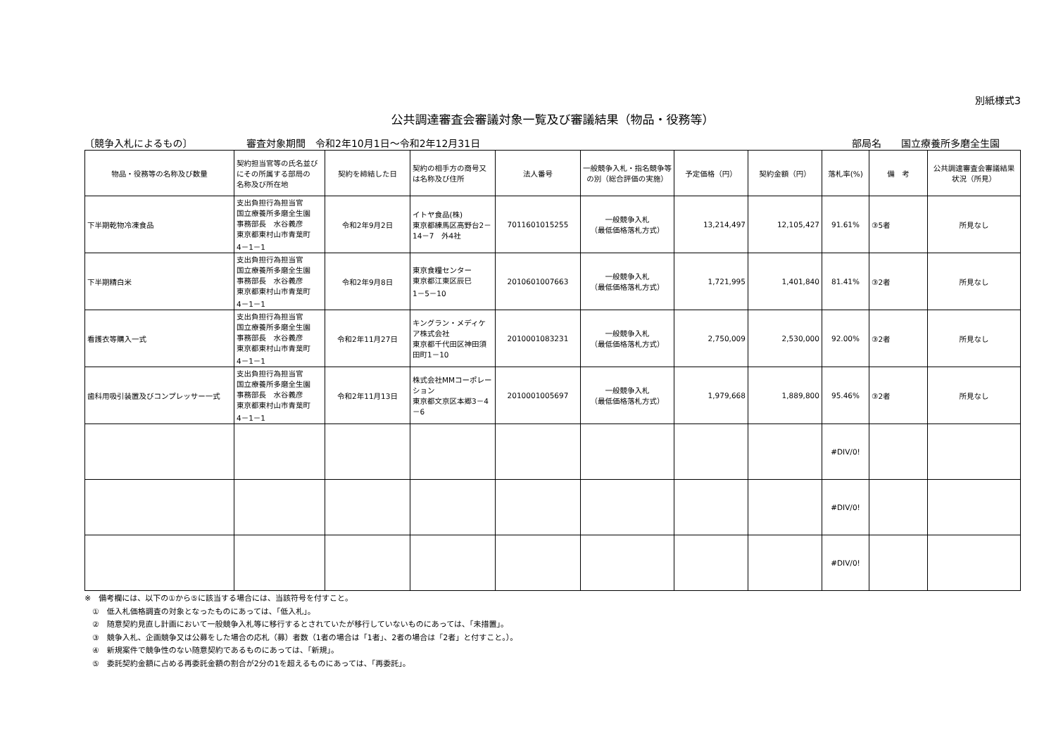別紙様式3
公共調達審査会審議対象一覧及び審議結果（物品・役務等）
〔競争入札によるもの〕 審査対象期間　令和2年10月1日～令和2年12月31日 部局名　　国立療養所多磨全生園
| 物品・役務等の名称及び数量 | 契約担当官等の氏名並びにその所属する部局の 名称及び所在地 | 契約を締結した日 | 契約の相手方の商号又は名称及び住所 | 法人番号 | 一般競争入札・指名競争等の別（総合評価の実施） | 予定価格（円） | 契約金額（円） | 落札率(%) | 備 考 | 公共調達審査会審議結果状況（所見） |
| --- | --- | --- | --- | --- | --- | --- | --- | --- | --- | --- |
| 下半期乾物冷凍食品 | 支出負担行為担当官 国立療養所多磨全生園 事務部長 水谷義彦 東京都東村山市青葉町 4－1－1 | 令和2年9月2日 | イトヤ食品(株) 東京都練馬区高野台2－14－7 外4社 | 7011601015255 | 一般競争入札 （最低価格落札方式） | 13,214,497 | 12,105,427 | 91.61% | ③5者 | 所見なし |
| 下半期精白米 | 支出負担行為担当官 国立療養所多磨全生園 事務部長 水谷義彦 東京都東村山市青葉町 4－1－1 | 令和2年9月8日 | 東京食糧センター 東京都江東区辰巳 1－5－10 | 2010601007663 | 一般競争入札 （最低価格落札方式） | 1,721,995 | 1,401,840 | 81.41% | ③2者 | 所見なし |
| 看護衣等購入一式 | 支出負担行為担当官 国立療養所多磨全生園 事務部長 水谷義彦 東京都東村山市青葉町 4－1－1 | 令和2年11月27日 | キングラン・メディケア株式会社 東京都千代田区神田須田町1－10 | 2010001083231 | 一般競争入札 （最低価格落札方式） | 2,750,009 | 2,530,000 | 92.00% | ③2者 | 所見なし |
| 歯科用吸引装置及びコンプレッサー一式 | 支出負担行為担当官 国立療養所多磨全生園 事務部長 水谷義彦 東京都東村山市青葉町 4－1－1 | 令和2年11月13日 | 株式会社MMコーポレーション 東京都文京区本郷3－4－6 | 2010001005697 | 一般競争入札 （最低価格落札方式） | 1,979,668 | 1,889,800 | 95.46% | ③2者 | 所見なし |
| | | | | | | | | #DIV/0! | | |
| | | | | | | | | #DIV/0! | | |
| | | | | | | | | #DIV/0! | | |
※　備考欄には、以下の①から⑤に該当する場合には、当該符号を付すこと。
　①　低入札価格調査の対象となったものにあっては、「低入札」。
　②　随意契約見直し計画において一般競争入札等に移行するとされていたが移行していないものにあっては、「未措置」。
　③　競争入札、企画競争又は公募をした場合の応札（募）者数（1者の場合は「1者」、2者の場合は「2者」と付すこと。）。
　④　新規案件で競争性のない随意契約であるものにあっては、「新規」。
　⑤　委託契約金額に占める再委託金額の割合が2分の1を超えるものにあっては、「再委託」。